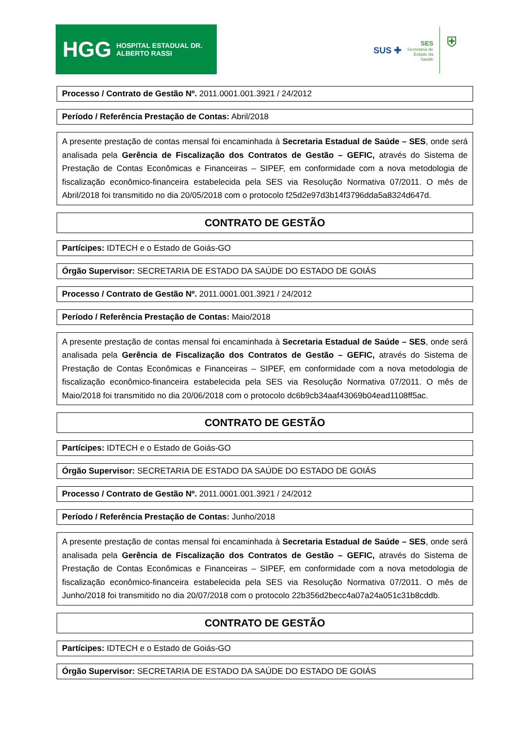HGG HOSPITAL ESTADUAL DR. ALBERTO RASSI
SUS ✚
SES
Secretaria de
Estado da
Saúde
⛨
Processo / Contrato de Gestão Nº. 2011.0001.001.3921 / 24/2012
Período / Referência Prestação de Contas: Abril/2018
A presente prestação de contas mensal foi encaminhada à Secretaria Estadual de Saúde – SES, onde será analisada pela Gerência de Fiscalização dos Contratos de Gestão – GEFIC, através do Sistema de Prestação de Contas Econômicas e Financeiras – SIPEF, em conformidade com a nova metodologia de fiscalização econômico-financeira estabelecida pela SES via Resolução Normativa 07/2011. O mês de Abril/2018 foi transmitido no dia 20/05/2018 com o protocolo f25d2e97d3b14f3796dda5a8324d647d.
CONTRATO DE GESTÃO
Partícipes: IDTECH e o Estado de Goiás-GO
Órgão Supervisor: SECRETARIA DE ESTADO DA SAÚDE DO ESTADO DE GOIÁS
Processo / Contrato de Gestão Nº. 2011.0001.001.3921 / 24/2012
Período / Referência Prestação de Contas: Maio/2018
A presente prestação de contas mensal foi encaminhada à Secretaria Estadual de Saúde – SES, onde será analisada pela Gerência de Fiscalização dos Contratos de Gestão – GEFIC, através do Sistema de Prestação de Contas Econômicas e Financeiras – SIPEF, em conformidade com a nova metodologia de fiscalização econômico-financeira estabelecida pela SES via Resolução Normativa 07/2011. O mês de Maio/2018 foi transmitido no dia 20/06/2018 com o protocolo dc6b9cb34aaf43069b04ead1108ff5ac.
CONTRATO DE GESTÃO
Partícipes: IDTECH e o Estado de Goiás-GO
Órgão Supervisor: SECRETARIA DE ESTADO DA SAÚDE DO ESTADO DE GOIÁS
Processo / Contrato de Gestão Nº. 2011.0001.001.3921 / 24/2012
Período / Referência Prestação de Contas: Junho/2018
A presente prestação de contas mensal foi encaminhada à Secretaria Estadual de Saúde – SES, onde será analisada pela Gerência de Fiscalização dos Contratos de Gestão – GEFIC, através do Sistema de Prestação de Contas Econômicas e Financeiras – SIPEF, em conformidade com a nova metodologia de fiscalização econômico-financeira estabelecida pela SES via Resolução Normativa 07/2011. O mês de Junho/2018 foi transmitido no dia 20/07/2018 com o protocolo 22b356d2becc4a07a24a051c31b8cddb.
CONTRATO DE GESTÃO
Partícipes: IDTECH e o Estado de Goiás-GO
Órgão Supervisor: SECRETARIA DE ESTADO DA SAÚDE DO ESTADO DE GOIÁS